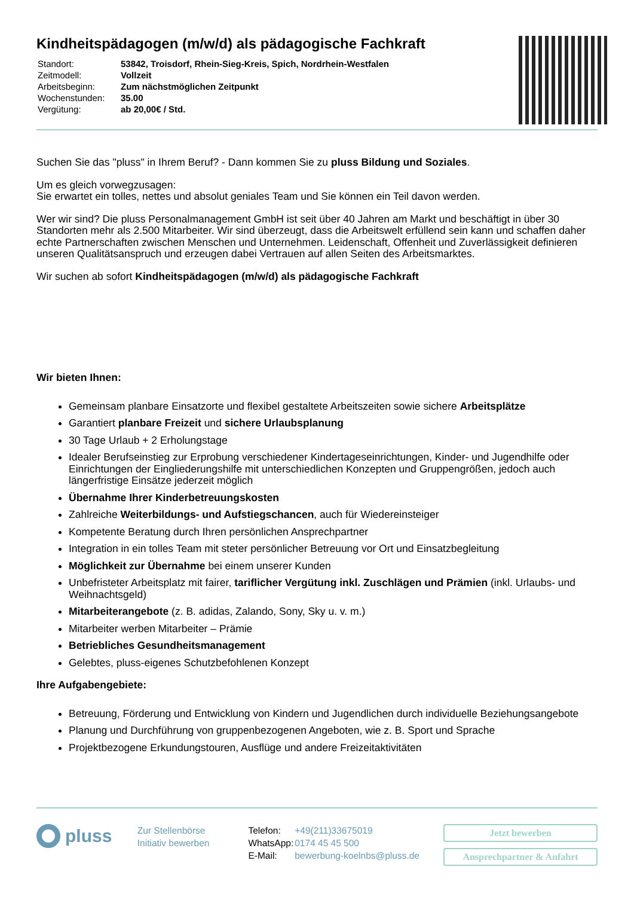Kindheitspädagogen (m/w/d) als pädagogische Fachkraft
| Standort: | 53842, Troisdorf, Rhein-Sieg-Kreis, Spich, Nordrhein-Westfalen |
| Zeitmodell: | Vollzeit |
| Arbeitsbeginn: | Zum nächstmöglichen Zeitpunkt |
| Wochenstunden: | 35.00 |
| Vergütung: | ab 20,00€ / Std. |
Suchen Sie das "pluss" in Ihrem Beruf? - Dann kommen Sie zu pluss Bildung und Soziales.
Um es gleich vorwegzusagen:
Sie erwartet ein tolles, nettes und absolut geniales Team und Sie können ein Teil davon werden.
Wer wir sind? Die pluss Personalmanagement GmbH ist seit über 40 Jahren am Markt und beschäftigt in über 30 Standorten mehr als 2.500 Mitarbeiter. Wir sind überzeugt, dass die Arbeitswelt erfüllend sein kann und schaffen daher echte Partnerschaften zwischen Menschen und Unternehmen. Leidenschaft, Offenheit und Zuverlässigkeit definieren unseren Qualitätsanspruch und erzeugen dabei Vertrauen auf allen Seiten des Arbeitsmarktes.
Wir suchen ab sofort Kindheitspädagogen (m/w/d) als pädagogische Fachkraft
Wir bieten Ihnen:
Gemeinsam planbare Einsatzorte und flexibel gestaltete Arbeitszeiten sowie sichere Arbeitsplätze
Garantiert planbare Freizeit und sichere Urlaubsplanung
30 Tage Urlaub + 2 Erholungstage
Idealer Berufseinstieg zur Erprobung verschiedener Kindertageseinrichtungen, Kinder- und Jugendhilfe oder Einrichtungen der Eingliederungshilfe mit unterschiedlichen Konzepten und Gruppengrößen, jedoch auch längerfristige Einsätze jederzeit möglich
Übernahme Ihrer Kinderbetreuungskosten
Zahlreiche Weiterbildungs- und Aufstiegschancen, auch für Wiedereinsteiger
Kompetente Beratung durch Ihren persönlichen Ansprechpartner
Integration in ein tolles Team mit steter persönlicher Betreuung vor Ort und Einsatzbegleitung
Möglichkeit zur Übernahme bei einem unserer Kunden
Unbefristeter Arbeitsplatz mit fairer, tariflicher Vergütung inkl. Zuschlägen und Prämien (inkl. Urlaubs- und Weihnachtsgeld)
Mitarbeiterangebote (z. B. adidas, Zalando, Sony, Sky u. v. m.)
Mitarbeiter werben Mitarbeiter – Prämie
Betriebliches Gesundheitsmanagement
Gelebtes, pluss-eigenes Schutzbefohlenen Konzept
Ihre Aufgabengebiete:
Betreuung, Förderung und Entwicklung von Kindern und Jugendlichen durch individuelle Beziehungsangebote
Planung und Durchführung von gruppenbezogenen Angeboten, wie z. B. Sport und Sprache
Projektbezogene Erkundungstouren, Ausflüge und andere Freizeitaktivitäten
pluss
Zur Stellenbörse
Initiativ bewerben
| Telefon: | +49(211)33675019 |
| WhatsApp: | 0174 45 45 500 |
| E-Mail: | bewerbung-koelnbs@pluss.de |
Jetzt bewerben
Ansprechpartner & Anfahrt